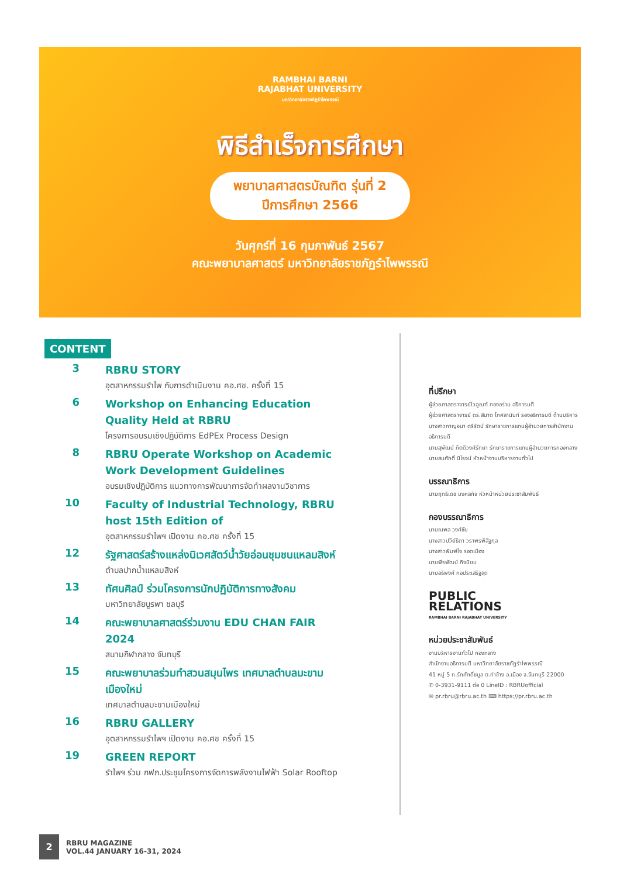RAMBHAI BARNI
RAJABHAT UNIVERSITY
มหาวิทยาลัยราชภัฏรำไพพรรณี
พิธีสำเร็จการศึกษา
พยาบาลศาสตรบัณฑิต รุ่นที่ 2
ปีการศึกษา 2566
วันศุกร์ที่ 16 กุมภาพันธ์ 2567
คณะพยาบาลศาสตร์ มหาวิทยาลัยราชภัฏรำไพพรรณี
CONTENT
3
RBRU STORY
อุตสาหกรรมรำไพ กับการดำเนินงาน คอ.ศช. ครั้งที่ 15
6
Workshop on Enhancing Education Quality Held at RBRU
โครงการอบรมเชิงปฏิบัติการ EdPEx Process Design
8
RBRU Operate Workshop on Academic Work Development Guidelines
อบรมเชิงปฏิบัติการ แนวทางการพัฒนาการจัดทำผลงานวิชาการ
10
Faculty of Industrial Technology, RBRU host 15th Edition of
อุตสาหกรรมรำไพฯ เปิดงาน คอ.ศช ครั้งที่ 15
12
รัฐศาสตร์สร้างแหล่งนิเวศสัตว์น้ำวัยอ่อนชุมชนแหลมสิงห์
ตำบลปากน้ำแหลมสิงห์
13
ทัศนศิลป์ ร่วมโครงการนักปฏิบัติการทางสังคม
มหาวิทยาลัยบูรพา ชลบุรี
14
คณะพยาบาลศาสตร์ร่วมงาน EDU CHAN FAIR 2024
สนามกีฬากลาง จันทบุรี
15
คณะพยาบาลร่วมทำสวนสมุนไพร เทศบาลตำบลมะขามเมืองใหม่
เทศบาลตำบลมะขามเมืองใหม่
16
RBRU GALLERY
อุตสาหกรรมรำไพฯ เปิดงาน คอ.ศช ครั้งที่ 15
19
GREEN REPORT
รำไพฯ ร่วม กฟภ.ประชุมโครงการจัดการพลังงานไฟฟ้า Solar Rooftop
ที่ปรึกษา
ผู้ช่วยศาสตราจารย์ไวฉูณฑ์ ทองอร่าม อธิการบดี
ผู้ช่วยศาสตราจารย์ ดร.สินาด โกศลานันท์ รองอธิการบดี ด้านบริหาร
นางสาวกาญจนา ตรีรัตน์ รักษาราชการแทนผู้อำนวยการสำนักงานอธิการบดี
นายสุพัฒน์ กิตติวงศ์รักษา รักษาราชการแทนผู้อำนวยการกองกลาง
นายสมศักดิ์ นิโรจน์ หัวหน้างานบริหารงานทั่วไป
บรรณาธิการ
นายฤทธิเดช มงคลกิจ หัวหน้าหน่วยประชาสัมพันธ์
กองบรรณาธิการ
นายณพล วงศ์ชัย
นางสาวปวีย์ธิดา วราพรพิสิฐกุล
นางสาวพิมพ์ใจ รอดเมือง
นายพีรพัฒน์ กิจนิยม
นายอธิพงศ์ กอประเสริฐสุด
PUBLIC
RELATIONS
RAMBHAI BARNI RAJABHAT UNIVERSITY
หน่วยประชาสัมพันธ์
งานบริหารงานทั่วไป กองกลาง
สำนักงานอธิการบดี มหาวิทยาลัยราชภัฏรำไพพรรณี
41 หมู่ 5 ถ.รักศักดิ์ชมูล ต.ท่าช้าง อ.เมือง จ.จันทบุรี 22000
✆ 0-3931-9111 ต่อ 0 LineID : RBRUofficial
✉ pr.rbru@rbru.ac.th ⌨ https://pr.rbru.ac.th
2
RBRU MAGAZINE
VOL.44 JANUARY 16-31, 2024